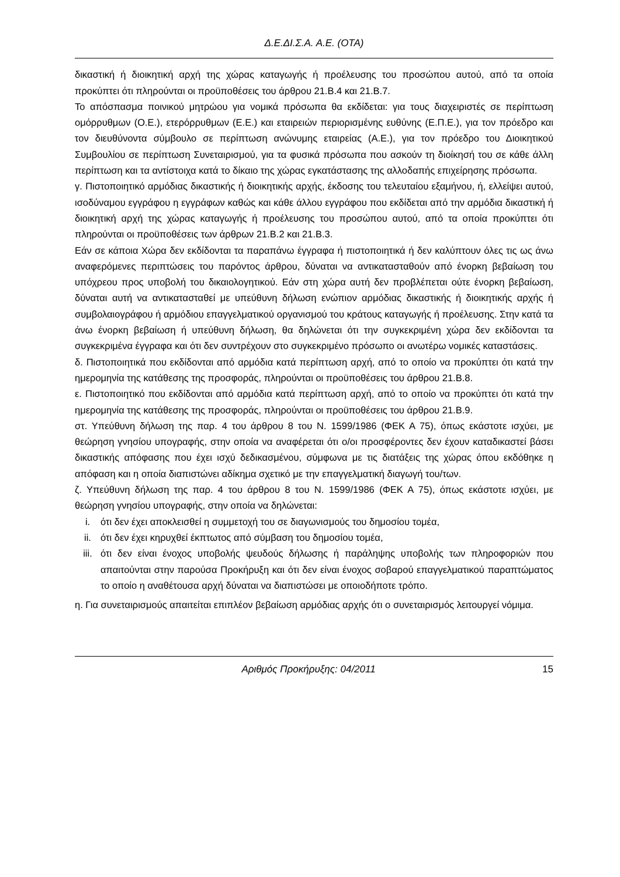Δ.Ε.ΔΙ.Σ.Α. Α.Ε. (ΟΤΑ)
δικαστική ή διοικητική αρχή της χώρας καταγωγής ή προέλευσης του προσώπου αυτού, από τα οποία προκύπτει ότι πληρούνται οι προϋποθέσεις του άρθρου 21.Β.4 και 21.Β.7.
Το απόσπασμα ποινικού μητρώου για νομικά πρόσωπα θα εκδίδεται: για τους διαχειριστές σε περίπτωση ομόρρυθμων (Ο.Ε.), ετερόρρυθμων (Ε.Ε.) και εταιρειών περιορισμένης ευθύνης (Ε.Π.Ε.), για τον πρόεδρο και τον διευθύνοντα σύμβουλο σε περίπτωση ανώνυμης εταιρείας (Α.Ε.), για τον πρόεδρο του Διοικητικού Συμβουλίου σε περίπτωση Συνεταιρισμού, για τα φυσικά πρόσωπα που ασκούν τη διοίκησή του σε κάθε άλλη περίπτωση και τα αντίστοιχα κατά το δίκαιο της χώρας εγκατάστασης της αλλοδαπής επιχείρησης πρόσωπα.
γ. Πιστοποιητικό αρμόδιας δικαστικής ή διοικητικής αρχής, έκδοσης του τελευταίου εξαμήνου, ή, ελλείψει αυτού, ισοδύναμου εγγράφου η εγγράφων καθώς και κάθε άλλου εγγράφου που εκδίδεται από την αρμόδια δικαστική ή διοικητική αρχή της χώρας καταγωγής ή προέλευσης του προσώπου αυτού, από τα οποία προκύπτει ότι πληρούνται οι προϋποθέσεις των άρθρων 21.Β.2 και 21.Β.3.
Εάν σε κάποια Χώρα δεν εκδίδονται τα παραπάνω έγγραφα ή πιστοποιητικά ή δεν καλύπτουν όλες τις ως άνω αναφερόμενες περιπτώσεις του παρόντος άρθρου, δύναται να αντικατασταθούν από ένορκη βεβαίωση του υπόχρεου προς υποβολή του δικαιολογητικού. Εάν στη χώρα αυτή δεν προβλέπεται ούτε ένορκη βεβαίωση, δύναται αυτή να αντικατασταθεί με υπεύθυνη δήλωση ενώπιον αρμόδιας δικαστικής ή διοικητικής αρχής ή συμβολαιογράφου ή αρμόδιου επαγγελματικού οργανισμού του κράτους καταγωγής ή προέλευσης. Στην κατά τα άνω ένορκη βεβαίωση ή υπεύθυνη δήλωση, θα δηλώνεται ότι την συγκεκριμένη χώρα δεν εκδίδονται τα συγκεκριμένα έγγραφα και ότι δεν συντρέχουν στο συγκεκριμένο πρόσωπο οι ανωτέρω νομικές καταστάσεις.
δ. Πιστοποιητικά που εκδίδονται από αρμόδια κατά περίπτωση αρχή, από το οποίο να προκύπτει ότι κατά την ημερομηνία της κατάθεσης της προσφοράς, πληρούνται οι προϋποθέσεις του άρθρου 21.Β.8.
ε. Πιστοποιητικό που εκδίδονται από αρμόδια κατά περίπτωση αρχή, από το οποίο να προκύπτει ότι κατά την ημερομηνία της κατάθεσης της προσφοράς, πληρούνται οι προϋποθέσεις του άρθρου 21.Β.9.
στ. Υπεύθυνη δήλωση της παρ. 4 του άρθρου 8 του Ν. 1599/1986 (ΦΕΚ Α 75), όπως εκάστοτε ισχύει, με θεώρηση γνησίου υπογραφής, στην οποία να αναφέρεται ότι ο/οι προσφέροντες δεν έχουν καταδικαστεί βάσει δικαστικής απόφασης που έχει ισχύ δεδικασμένου, σύμφωνα με τις διατάξεις της χώρας όπου εκδόθηκε η απόφαση και η οποία διαπιστώνει αδίκημα σχετικό με την επαγγελματική διαγωγή του/των.
ζ. Υπεύθυνη δήλωση της παρ. 4 του άρθρου 8 του Ν. 1599/1986 (ΦΕΚ Α 75), όπως εκάστοτε ισχύει, με θεώρηση γνησίου υπογραφής, στην οποία να δηλώνεται:
i. ότι δεν έχει αποκλεισθεί η συμμετοχή του σε διαγωνισμούς του δημοσίου τομέα,
ii. ότι δεν έχει κηρυχθεί έκπτωτος από σύμβαση του δημοσίου τομέα,
iii. ότι δεν είναι ένοχος υποβολής ψευδούς δήλωσης ή παράληψης υποβολής των πληροφοριών που απαιτούνται στην παρούσα Προκήρυξη και ότι δεν είναι ένοχος σοβαρού επαγγελματικού παραπτώματος το οποίο η αναθέτουσα αρχή δύναται να διαπιστώσει με οποιοδήποτε τρόπο.
η. Για συνεταιρισμούς απαιτείται επιπλέον βεβαίωση αρμόδιας αρχής ότι ο συνεταιρισμός λειτουργεί νόμιμα.
Αριθμός Προκήρυξης: 04/2011 15